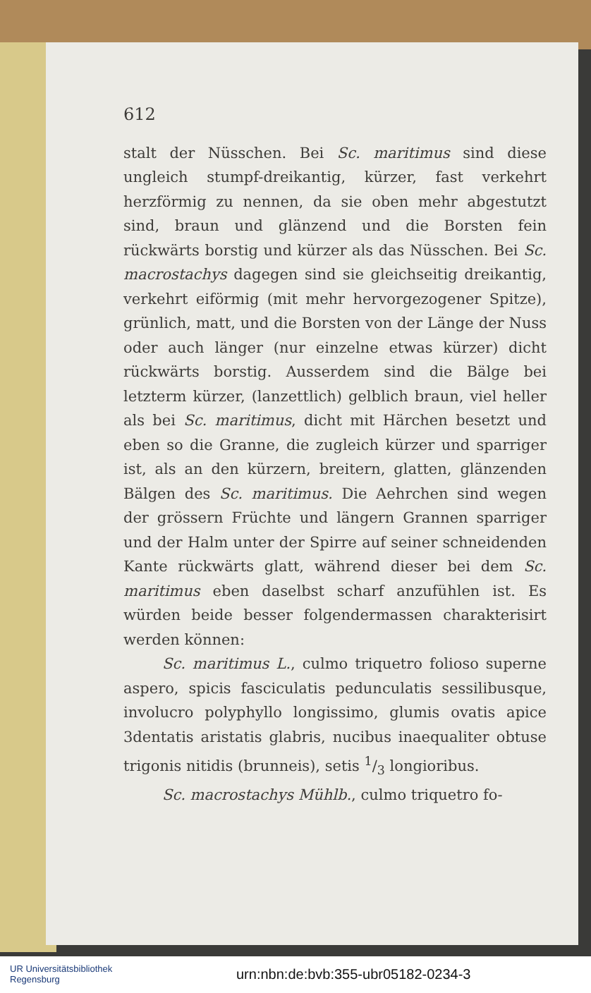612
stalt der Nüsschen. Bei Sc. maritimus sind diese ungleich stumpf-dreikantig, kürzer, fast verkehrt herzförmig zu nennen, da sie oben mehr abgestutzt sind, braun und glänzend und die Borsten fein rückwärts borstig und kürzer als das Nüsschen. Bei Sc. macrostachys dagegen sind sie gleichseitig dreikantig, verkehrt eiförmig (mit mehr hervorgezogener Spitze), grünlich, matt, und die Borsten von der Länge der Nuss oder auch länger (nur einzelne etwas kürzer) dicht rückwärts borstig. Ausserdem sind die Bälge bei letzterm kürzer, (lanzettlich) gelblich braun, viel heller als bei Sc. maritimus, dicht mit Härchen besetzt und eben so die Granne, die zugleich kürzer und sparriger ist, als an den kürzern, breitern, glatten, glänzenden Bälgen des Sc. maritimus. Die Aehrchen sind wegen der grössern Früchte und längern Grannen sparriger und der Halm unter der Spirre auf seiner schneidenden Kante rückwärts glatt, während dieser bei dem Sc. maritimus eben daselbst scharf anzufühlen ist. Es würden beide besser folgendermassen charakterisirt werden können:
Sc. maritimus L., culmo triquetro folioso superne aspero, spicis fasciculatis pedunculatis sessilibusque, involucro polyphyllo longissimo, glumis ovatis apice 3dentatis aristatis glabris, nucibus inaequaliter obtuse trigonis nitidis (brunneis), setis 1/3 longioribus.
Sc. macrostachys Mühlb., culmo triquetro fo-
UR Universitätsbibliothek
Regensburg
urn:nbn:de:bvb:355-ubr05182-0234-3